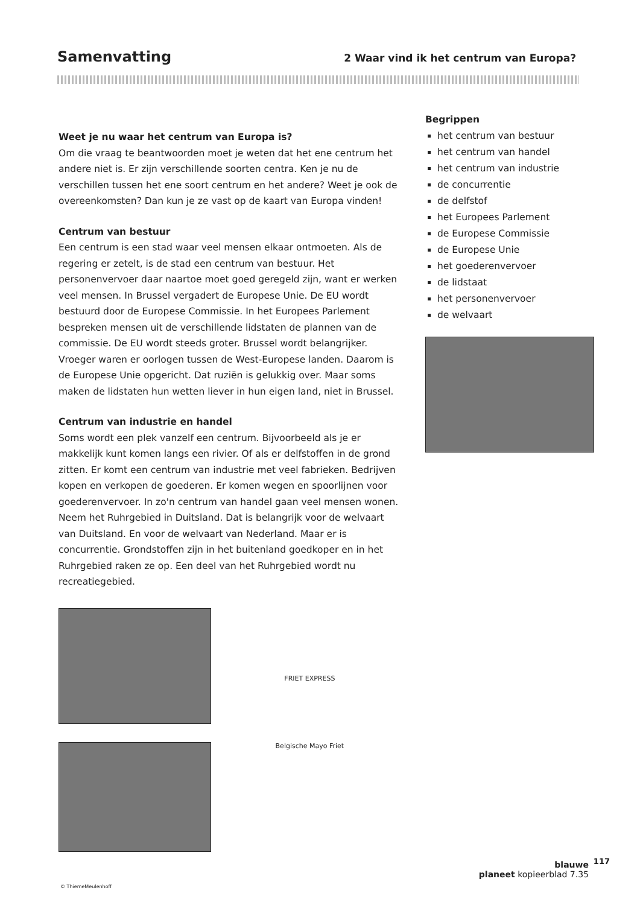Samenvatting
2 Waar vind ik het centrum van Europa?
Weet je nu waar het centrum van Europa is?
Om die vraag te beantwoorden moet je weten dat het ene centrum het andere niet is. Er zijn verschillende soorten centra. Ken je nu de verschillen tussen het ene soort centrum en het andere? Weet je ook de overeenkomsten? Dan kun je ze vast op de kaart van Europa vinden!
Centrum van bestuur
Een centrum is een stad waar veel mensen elkaar ontmoeten. Als de regering er zetelt, is de stad een centrum van bestuur. Het personenvervoer daar naartoe moet goed geregeld zijn, want er werken veel mensen. In Brussel vergadert de Europese Unie. De EU wordt bestuurd door de Europese Commissie. In het Europees Parlement bespreken mensen uit de verschillende lidstaten de plannen van de commissie. De EU wordt steeds groter. Brussel wordt belangrijker. Vroeger waren er oorlogen tussen de West-Europese landen. Daarom is de Europese Unie opgericht. Dat ruziën is gelukkig over. Maar soms maken de lidstaten hun wetten liever in hun eigen land, niet in Brussel.
Centrum van industrie en handel
Soms wordt een plek vanzelf een centrum. Bijvoorbeeld als je er makkelijk kunt komen langs een rivier. Of als er delfstoffen in de grond zitten. Er komt een centrum van industrie met veel fabrieken. Bedrijven kopen en verkopen de goederen. Er komen wegen en spoorlijnen voor goederenvervoer. In zo'n centrum van handel gaan veel mensen wonen. Neem het Ruhrgebied in Duitsland. Dat is belangrijk voor de welvaart van Duitsland. En voor de welvaart van Nederland. Maar er is concurrentie. Grondstoffen zijn in het buitenland goedkoper en in het Ruhrgebied raken ze op. Een deel van het Ruhrgebied wordt nu recreatiegebied.
FRIET EXPRESS
Belgische Mayo Friet
Begrippen
het centrum van bestuur
het centrum van handel
het centrum van industrie
de concurrentie
de delfstof
het Europees Parlement
de Europese Commissie
de Europese Unie
het goederenvervoer
de lidstaat
het personenvervoer
de welvaart
117
blauwe
planeet kopieerblad 7.35
© ThiemeMeulenhoff